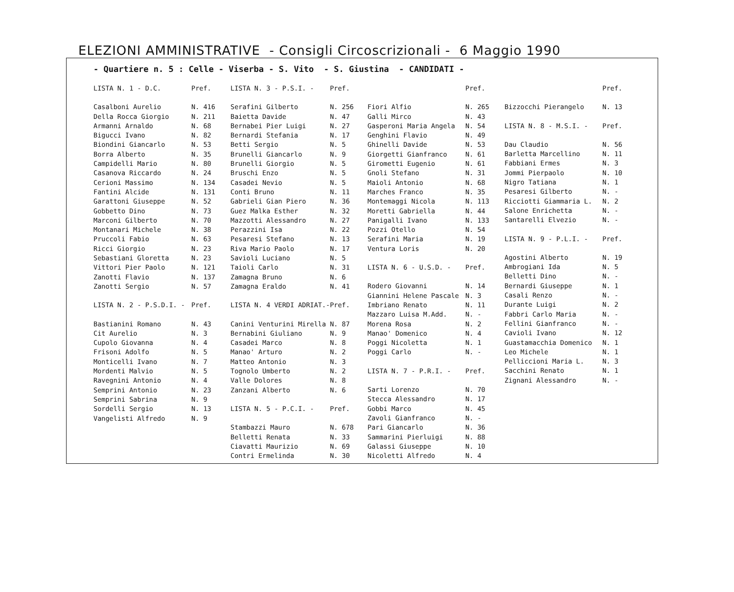ELEZIONI AMMINISTRATIVE - Consigli Circoscrizionali - 6 Maggio 1990
- Quartiere n. 5 : Celle - Viserba - S. Vito - S. Giustina - CANDIDATI -
| LISTA N. 1 - D.C. | Pref. |
| Casalboni Aurelio | N. 416 |
| Della Rocca Giorgio | N. 211 |
| Armanni Arnaldo | N. 68 |
| Bigucci Ivano | N. 82 |
| Biondini Giancarlo | N. 53 |
| Borra Alberto | N. 35 |
| Campidelli Mario | N. 80 |
| Casanova Riccardo | N. 24 |
| Cerioni Massimo | N. 134 |
| Fantini Alcide | N. 131 |
| Garattoni Giuseppe | N. 52 |
| Gobbetto Dino | N. 73 |
| Marconi Gilberto | N. 70 |
| Montanari Michele | N. 38 |
| Pruccoli Fabio | N. 63 |
| Ricci Giorgio | N. 23 |
| Sebastiani Gloretta | N. 23 |
| Vittori Pier Paolo | N. 121 |
| Zanotti Flavio | N. 137 |
| Zanotti Sergio | N. 57 |
| LISTA N. 2 - P.S.D.I. - | Pref. |
| Bastianini Romano | N. 43 |
| Cit Aurelio | N. 3 |
| Cupolo Giovanna | N. 4 |
| Frisoni Adolfo | N. 5 |
| Monticelli Ivano | N. 7 |
| Mordenti Malvio | N. 5 |
| Ravegnini Antonio | N. 4 |
| Semprini Antonio | N. 23 |
| Semprini Sabrina | N. 9 |
| Sordelli Sergio | N. 13 |
| Vangelisti Alfredo | N. 9 |
| LISTA N. 3 - P.S.I. - | Pref. |
| Serafini Gilberto | N. 256 |
| Baietta Davide | N. 47 |
| Bernabei Pier Luigi | N. 27 |
| Bernardi Stefania | N. 17 |
| Betti Sergio | N. 5 |
| Brunelli Giancarlo | N. 9 |
| Brunelli Giorgio | N. 5 |
| Bruschi Enzo | N. 5 |
| Casadei Nevio | N. 5 |
| Conti Bruno | N. 11 |
| Gabrieli Gian Piero | N. 36 |
| Guez Malka Esther | N. 32 |
| Mazzotti Alessandro | N. 27 |
| Perazzini Isa | N. 22 |
| Pesaresi Stefano | N. 13 |
| Riva Mario Paolo | N. 17 |
| Savioli Luciano | N. 5 |
| Taioli Carlo | N. 31 |
| Zamagna Bruno | N. 6 |
| Zamagna Eraldo | N. 41 |
| LISTA N. 4 VERDI ADRIAT.- | Pref. |
| Canini Venturini Mirella | N. 87 |
| Bernabini Giuliano | N. 9 |
| Casadei Marco | N. 8 |
| Manao' Arturo | N. 2 |
| Matteo Antonio | N. 3 |
| Tognolo Umberto | N. 2 |
| Valle Dolores | N. 8 |
| Zanzani Alberto | N. 6 |
| LISTA N. 5 - P.C.I. - | Pref. |
| Stambazzi Mauro | N. 678 |
| Belletti Renata | N. 33 |
| Ciavatti Maurizio | N. 69 |
| Contri Ermelinda | N. 30 |
| | Pref. |
| Fiori Alfio | N. 265 |
| Galli Mirco | N. 43 |
| Gasperoni Maria Angela | N. 54 |
| Genghini Flavio | N. 49 |
| Ghinelli Davide | N. 53 |
| Giorgetti Gianfranco | N. 61 |
| Girometti Eugenio | N. 61 |
| Gnoli Stefano | N. 31 |
| Maioli Antonio | N. 68 |
| Marches Franco | N. 35 |
| Montemaggi Nicola | N. 113 |
| Moretti Gabriella | N. 44 |
| Panigalli Ivano | N. 133 |
| Pozzi Otello | N. 54 |
| Serafini Maria | N. 19 |
| Ventura Loris | N. 20 |
| LISTA N. 6 - U.S.D. - | Pref. |
| Rodero Giovanni | N. 14 |
| Giannini Helene Pascale | N. 3 |
| Imbriano Renato | N. 11 |
| Mazzaro Luisa M.Add. | N. - |
| Morena Rosa | N. 2 |
| Manao' Domenico | N. 4 |
| Poggi Nicoletta | N. 1 |
| Poggi Carlo | N. - |
| LISTA N. 7 - P.R.I. - | Pref. |
| Sarti Lorenzo | N. 70 |
| Stecca Alessandro | N. 17 |
| Gobbi Marco | N. 45 |
| Zavoli Gianfranco | N. - |
| Pari Giancarlo | N. 36 |
| Sammarini Pierluigi | N. 88 |
| Galassi Giuseppe | N. 10 |
| Nicoletti Alfredo | N. 4 |
| | Pref. |
| Bizzocchi Pierangelo | N. 13 |
| LISTA N. 8 - M.S.I. - | Pref. |
| Dau Claudio | N. 56 |
| Barletta Marcellino | N. 11 |
| Fabbiani Ermes | N. 3 |
| Jommi Pierpaolo | N. 10 |
| Nigro Tatiana | N. 1 |
| Pesaresi Gilberto | N. - |
| Ricciotti Giammaria L. | N. 2 |
| Salone Enrichetta | N. - |
| Santarelli Elvezio | N. - |
| LISTA N. 9 - P.L.I. - | Pref. |
| Agostini Alberto | N. 19 |
| Ambrogiani Ida | N. 5 |
| Belletti Dino | N. - |
| Bernardi Giuseppe | N. 1 |
| Casali Renzo | N. - |
| Durante Luigi | N. 2 |
| Fabbri Carlo Maria | N. - |
| Fellini Gianfranco | N. - |
| Cavioli Ivano | N. 12 |
| Guastamacchia Domenico | N. 1 |
| Leo Michele | N. 1 |
| Pelliccioni Maria L. | N. 3 |
| Sacchini Renato | N. 1 |
| Zignani Alessandro | N. - |